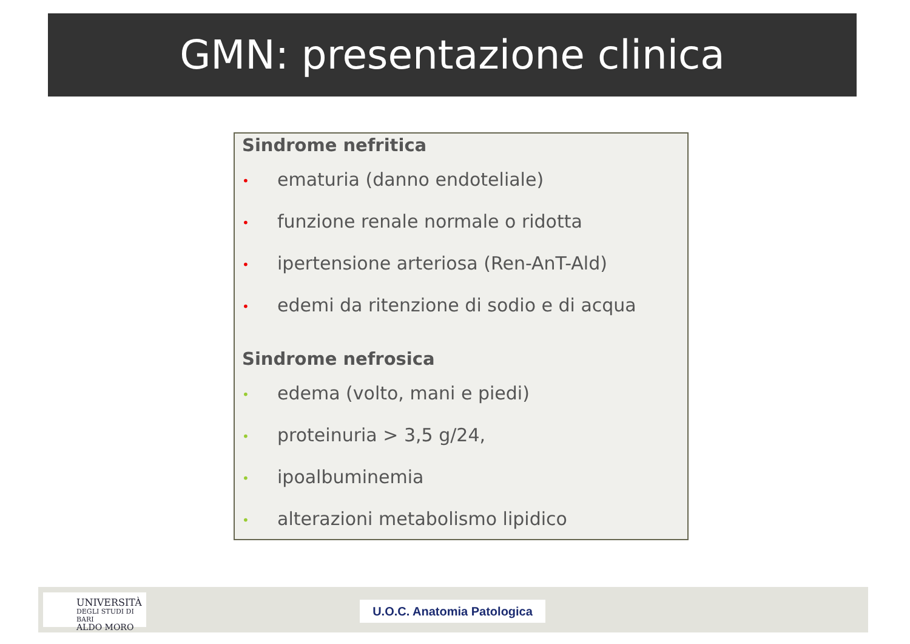GMN: presentazione clinica
Sindrome nefritica
• ematuria (danno endoteliale)
• funzione renale normale o ridotta
• ipertensione arteriosa (Ren-AnT-Ald)
• edemi da ritenzione di sodio e di acqua
Sindrome nefrosica
• edema (volto, mani e piedi)
• proteinuria > 3,5 g/24,
• ipoalbuminemia
• alterazioni metabolismo lipidico
UNIVERSITÀ
DEGLI STUDI DI BARI
ALDO MORO
U.O.C. Anatomia Patologica